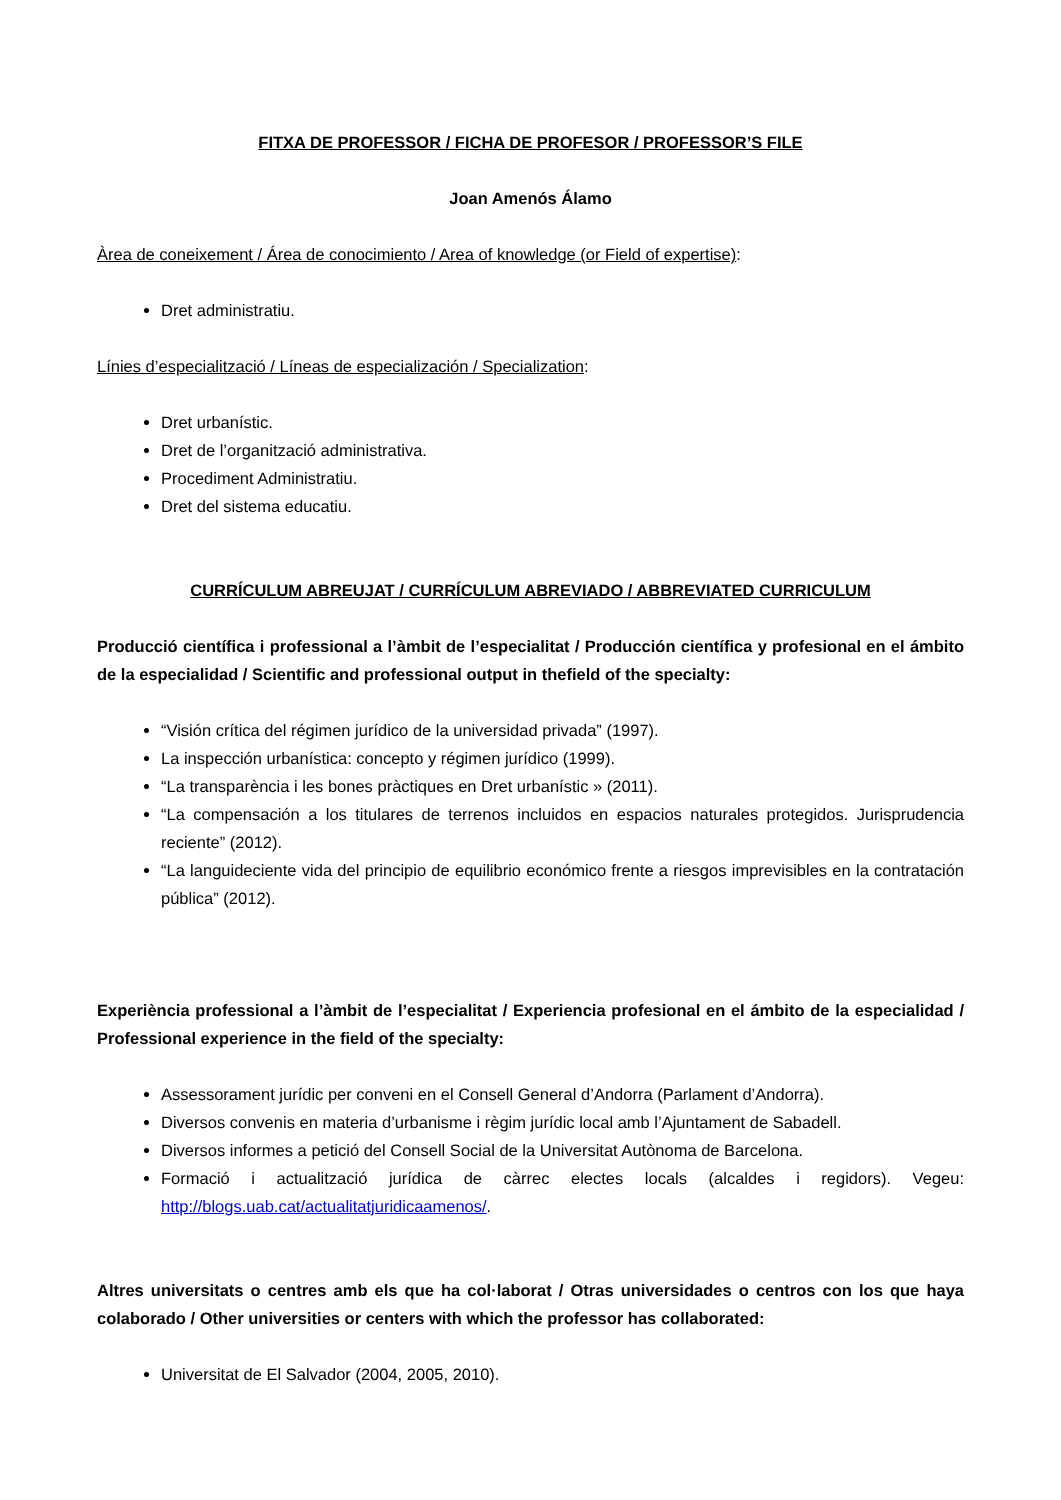FITXA DE PROFESSOR / FICHA DE PROFESOR / PROFESSOR’S FILE
Joan Amenós Álamo
Àrea de coneixement / Área de conocimiento / Area of knowledge (or Field of expertise):
Dret administratiu.
Línies d’especialització / Líneas de especialización / Specialization:
Dret urbanístic.
Dret de l’organització administrativa.
Procediment Administratiu.
Dret del sistema educatiu.
CURRÍCULUM ABREUJAT / CURRÍCULUM ABREVIADO / ABBREVIATED CURRICULUM
Producció científica i professional a l’àmbit de l’especialitat / Producción científica y profesional en el ámbito de la especialidad / Scientific and professional output in thefield of the specialty:
“Visión crítica del régimen jurídico de la universidad privada” (1997).
La inspección urbanística: concepto y régimen jurídico (1999).
“La transparència i les bones pràctiques en Dret urbanístic » (2011).
“La compensación a los titulares de terrenos incluidos en espacios naturales protegidos. Jurisprudencia reciente” (2012).
“La languideciente vida del principio de equilibrio económico frente a riesgos imprevisibles en la contratación pública” (2012).
Experiència professional a l’àmbit de l’especialitat / Experiencia profesional en el ámbito de la especialidad / Professional experience in the field of the specialty:
Assessorament jurídic per conveni en el Consell General d’Andorra (Parlament d’Andorra).
Diversos convenis en materia d’urbanisme i règim jurídic local amb l’Ajuntament de Sabadell.
Diversos informes a petició del Consell Social de la Universitat Autònoma de Barcelona.
Formació i actualització jurídica de càrrec electes locals (alcaldes i regidors). Vegeu: http://blogs.uab.cat/actualitatjuridicaamenos/.
Altres universitats o centres amb els que ha col·laborat / Otras universidades o centros con los que haya colaborado / Other universities or centers with which the professor has collaborated:
Universitat de El Salvador (2004, 2005, 2010).